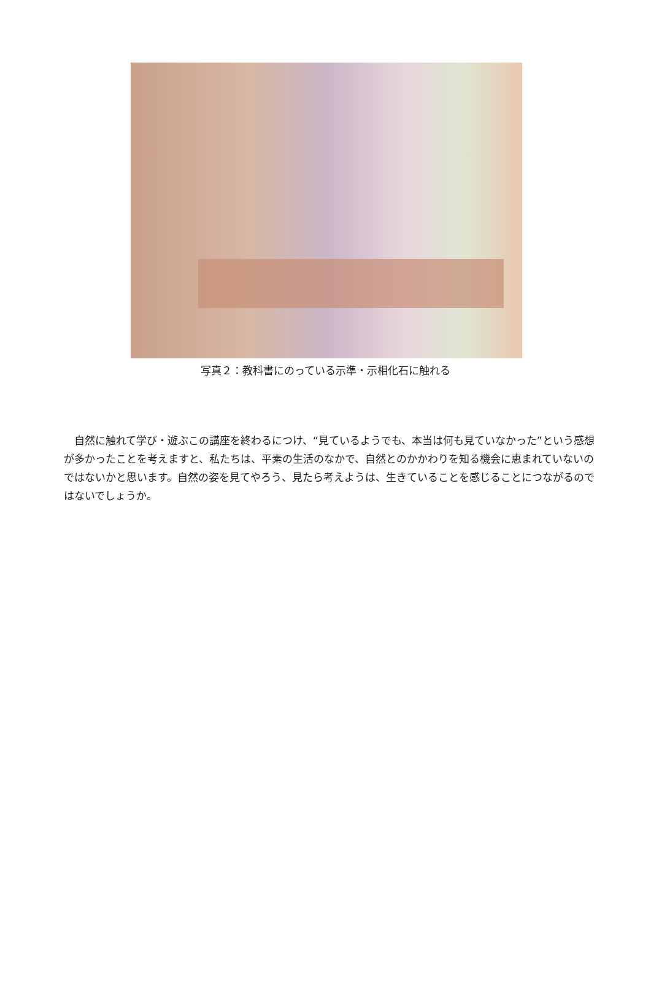写真２：教科書にのっている示準・示相化石に触れる
　自然に触れて学び・遊ぶこの講座を終わるにつけ、“見ているようでも、本当は何も見ていなかった”という感想が多かったことを考えますと、私たちは、平素の生活のなかで、自然とのかかわりを知る機会に恵まれていないのではないかと思います。自然の姿を見てやろう、見たら考えようは、生きていることを感じることにつながるのではないでしょうか。